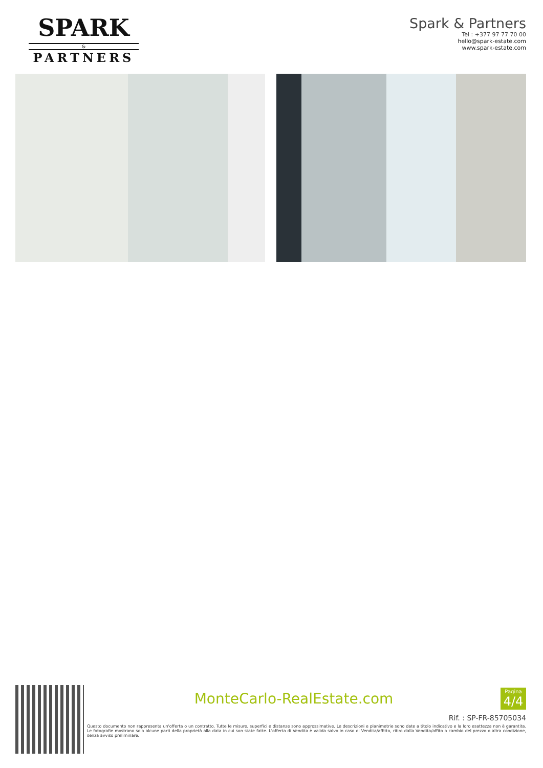SPARK
&
PARTNERS
Spark & Partners
Tel : +377 97 77 70 00
hello@spark-estate.com
www.spark-estate.com
MonteCarlo-RealEstate.com
Pagina
4/4
Rif. : SP-FR-85705034
Questo documento non rappresenta un'offerta o un contratto. Tutte le misure, superfici e distanze sono approssimative. Le descrizioni e planimetrie sono date a titolo indicativo e la loro esattezza non è garantita. Le fotografie mostrano solo alcune parti della proprietà alla data in cui son state fatte. L'offerta di Vendita è valida salvo in caso di Vendita/affitto, ritiro dalla Vendita/affito o cambio del prezzo o altra condizione, senza avviso preliminare.